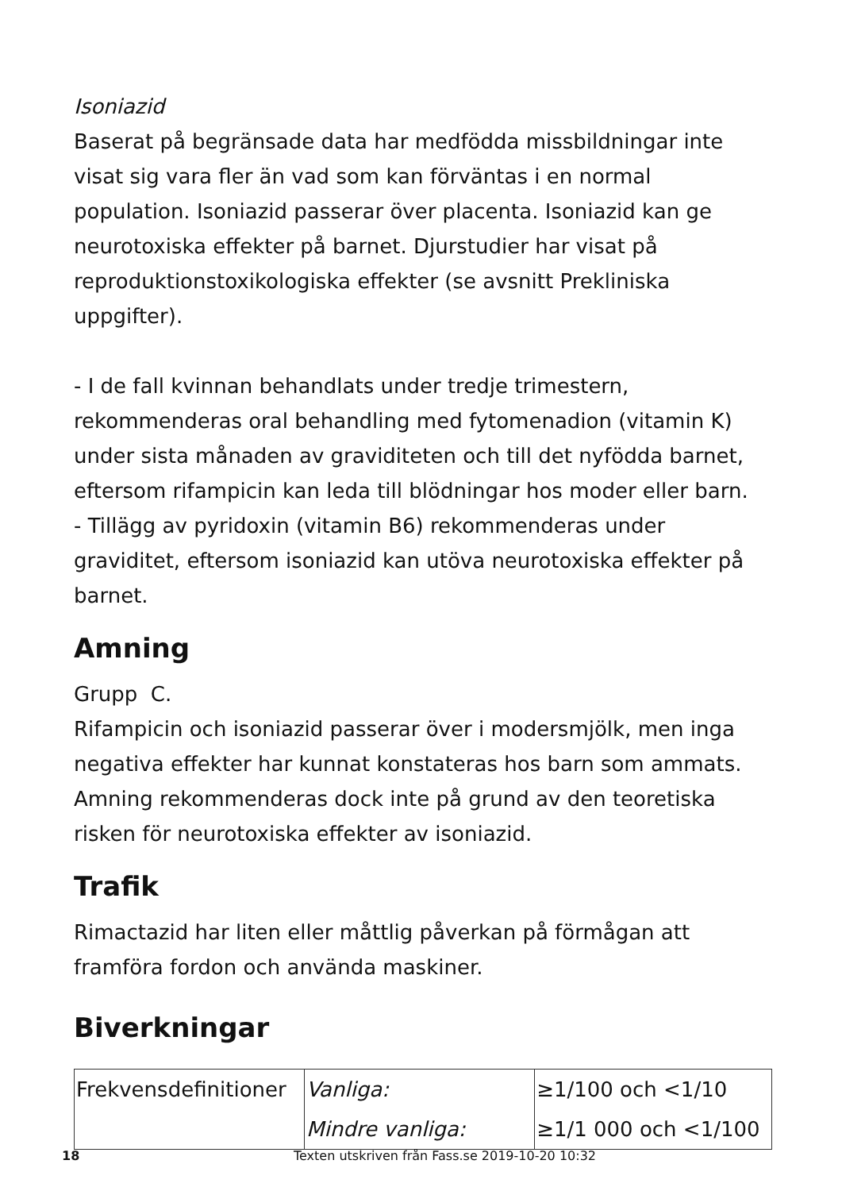Isoniazid
Baserat på begränsade data har medfödda missbildningar inte visat sig vara fler än vad som kan förväntas i en normal population. Isoniazid passerar över placenta. Isoniazid kan ge neurotoxiska effekter på barnet. Djurstudier har visat på reproduktionstoxikologiska effekter (se avsnitt Prekliniska uppgifter).
- I de fall kvinnan behandlats under tredje trimestern, rekommenderas oral behandling med fytomenadion (vitamin K) under sista månaden av graviditeten och till det nyfödda barnet, eftersom rifampicin kan leda till blödningar hos moder eller barn.
- Tillägg av pyridoxin (vitamin B6) rekommenderas under graviditet, eftersom isoniazid kan utöva neurotoxiska effekter på barnet.
Amning
Grupp C.
Rifampicin och isoniazid passerar över i modersmjölk, men inga negativa effekter har kunnat konstateras hos barn som ammats. Amning rekommenderas dock inte på grund av den teoretiska risken för neurotoxiska effekter av isoniazid.
Trafik
Rimactazid har liten eller måttlig påverkan på förmågan att framföra fordon och använda maskiner.
Biverkningar
| Frekvensdefinitioner | Vanliga: | ≥1/100 och <1/10 |
| | Mindre vanliga: | ≥1/1 000 och <1/100 |
18 Texten utskriven från Fass.se 2019-10-20 10:32